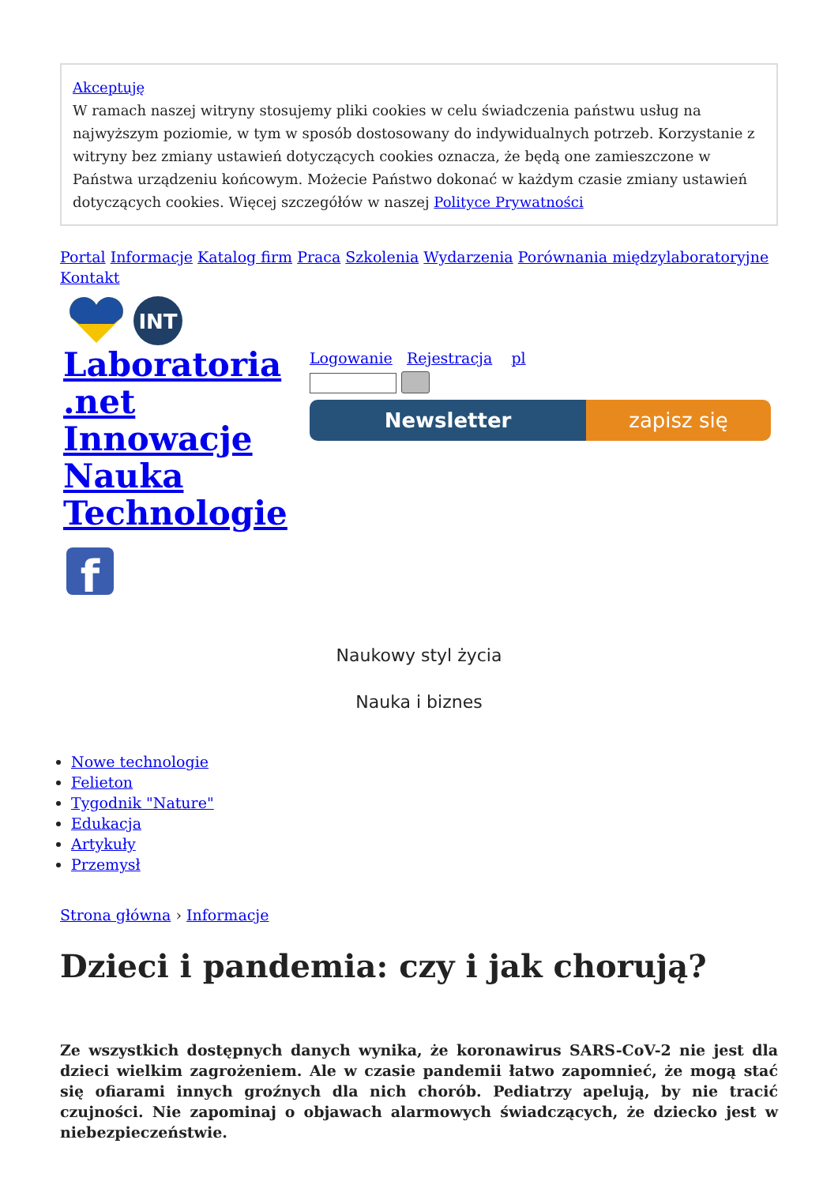Akceptuję
W ramach naszej witryny stosujemy pliki cookies w celu świadczenia państwu usług na najwyższym poziomie, w tym w sposób dostosowany do indywidualnych potrzeb. Korzystanie z witryny bez zmiany ustawień dotyczących cookies oznacza, że będą one zamieszczone w Państwa urządzeniu końcowym. Możecie Państwo dokonać w każdym czasie zmiany ustawień dotyczących cookies. Więcej szczegółów w naszej Polityce Prywatności
Portal Informacje Katalog firm Praca Szkolenia Wydarzenia Porównania międzylaboratoryjne Kontakt
INT
Laboratoria .net Innowacje Nauka Technologie
f
Logowanie Rejestracja pl
Newsletter zapisz się
Naukowy styl życia
Nauka i biznes
Nowe technologie
Felieton
Tygodnik "Nature"
Edukacja
Artykuły
Przemysł
Strona główna › Informacje
Dzieci i pandemia: czy i jak chorują?
Ze wszystkich dostępnych danych wynika, że koronawirus SARS-CoV-2 nie jest dla dzieci wielkim zagrożeniem. Ale w czasie pandemii łatwo zapomnieć, że mogą stać się ofiarami innych groźnych dla nich chorób. Pediatrzy apelują, by nie tracić czujności. Nie zapominaj o objawach alarmowych świadczących, że dziecko jest w niebezpieczeństwie.